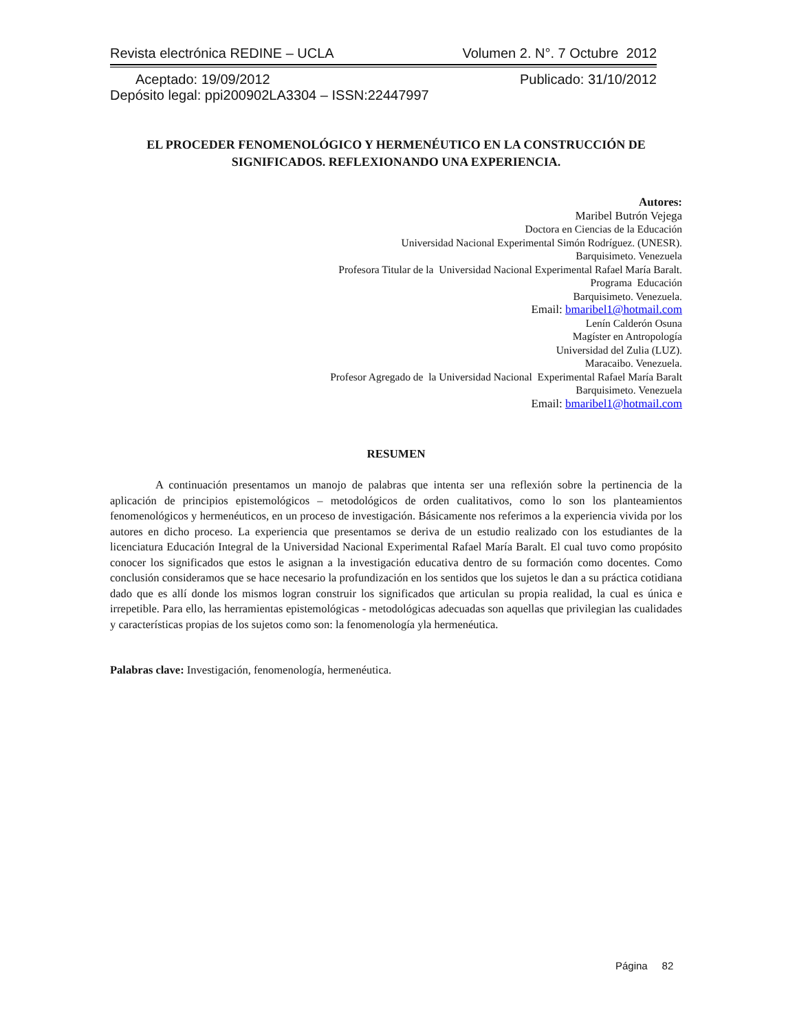Revista electrónica REDINE – UCLA Volumen 2. N°. 7 Octubre 2012
Aceptado: 19/09/2012 Publicado: 31/10/2012
Depósito legal: ppi200902LA3304 – ISSN:22447997
EL PROCEDER FENOMENOLÓGICO Y HERMENÉUTICO EN LA CONSTRUCCIÓN DE SIGNIFICADOS. REFLEXIONANDO UNA EXPERIENCIA.
Autores:
Maribel Butrón Vejega
Doctora en Ciencias de la Educación
Universidad Nacional Experimental Simón Rodríguez. (UNESR).
Barquisimeto. Venezuela
Profesora Titular de la Universidad Nacional Experimental Rafael María Baralt.
Programa Educación
Barquisimeto. Venezuela.
Email: bmaribel1@hotmail.com
Lenín Calderón Osuna
Magíster en Antropología
Universidad del Zulia (LUZ).
Maracaibo. Venezuela.
Profesor Agregado de la Universidad Nacional Experimental Rafael María Baralt
Barquisimeto. Venezuela
Email: bmaribel1@hotmail.com
RESUMEN
A continuación presentamos un manojo de palabras que intenta ser una reflexión sobre la pertinencia de la aplicación de principios epistemológicos – metodológicos de orden cualitativos, como lo son los planteamientos fenomenológicos y hermenéuticos, en un proceso de investigación. Básicamente nos referimos a la experiencia vivida por los autores en dicho proceso. La experiencia que presentamos se deriva de un estudio realizado con los estudiantes de la licenciatura Educación Integral de la Universidad Nacional Experimental Rafael María Baralt. El cual tuvo como propósito conocer los significados que estos le asignan a la investigación educativa dentro de su formación como docentes. Como conclusión consideramos que se hace necesario la profundización en los sentidos que los sujetos le dan a su práctica cotidiana dado que es allí donde los mismos logran construir los significados que articulan su propia realidad, la cual es única e irrepetible. Para ello, las herramientas epistemológicas - metodológicas adecuadas son aquellas que privilegian las cualidades y características propias de los sujetos como son: la fenomenología yla hermenéutica.
Palabras clave: Investigación, fenomenología, hermenéutica.
Página 82